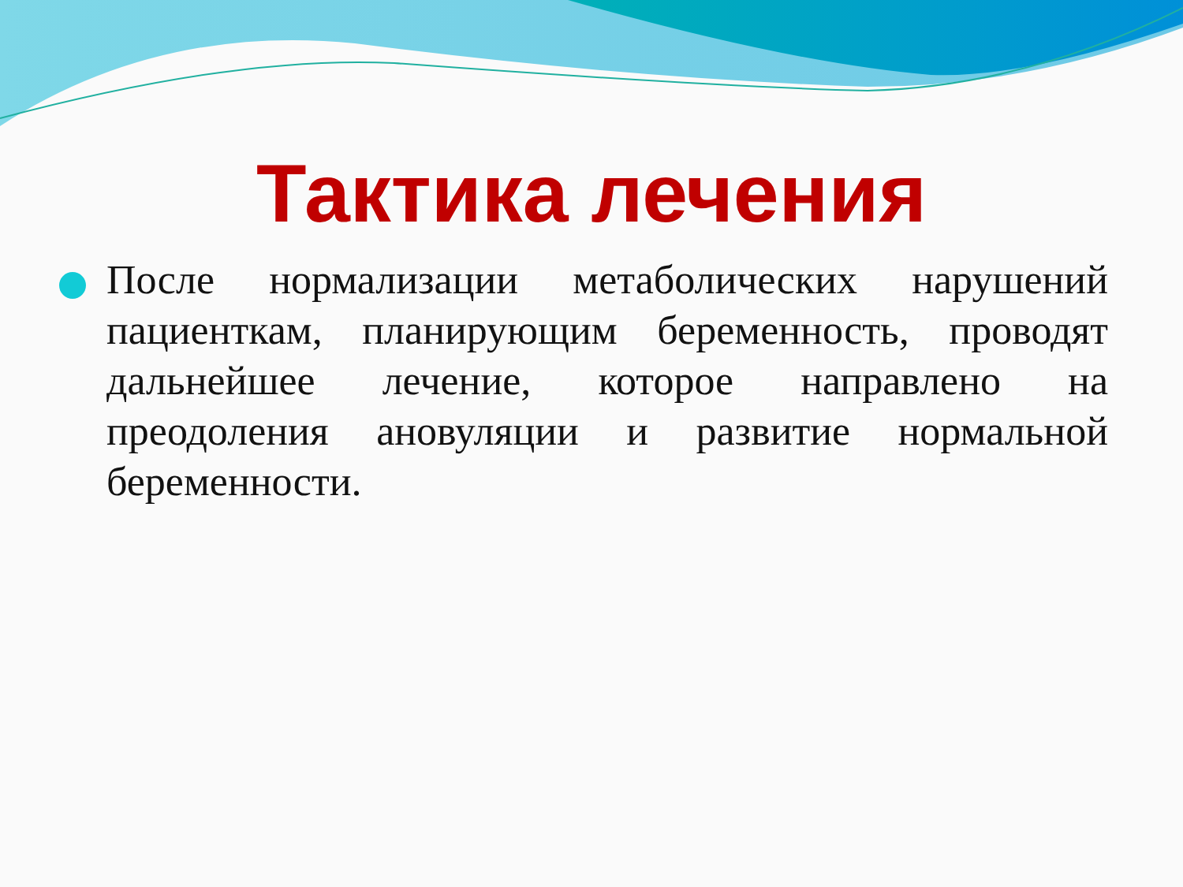Тактика лечения
После нормализации метаболических нарушений пациенткам, планирующим беременность, проводят дальнейшее лечение, которое направлено на преодоления ановуляции и развитие нормальной беременности.